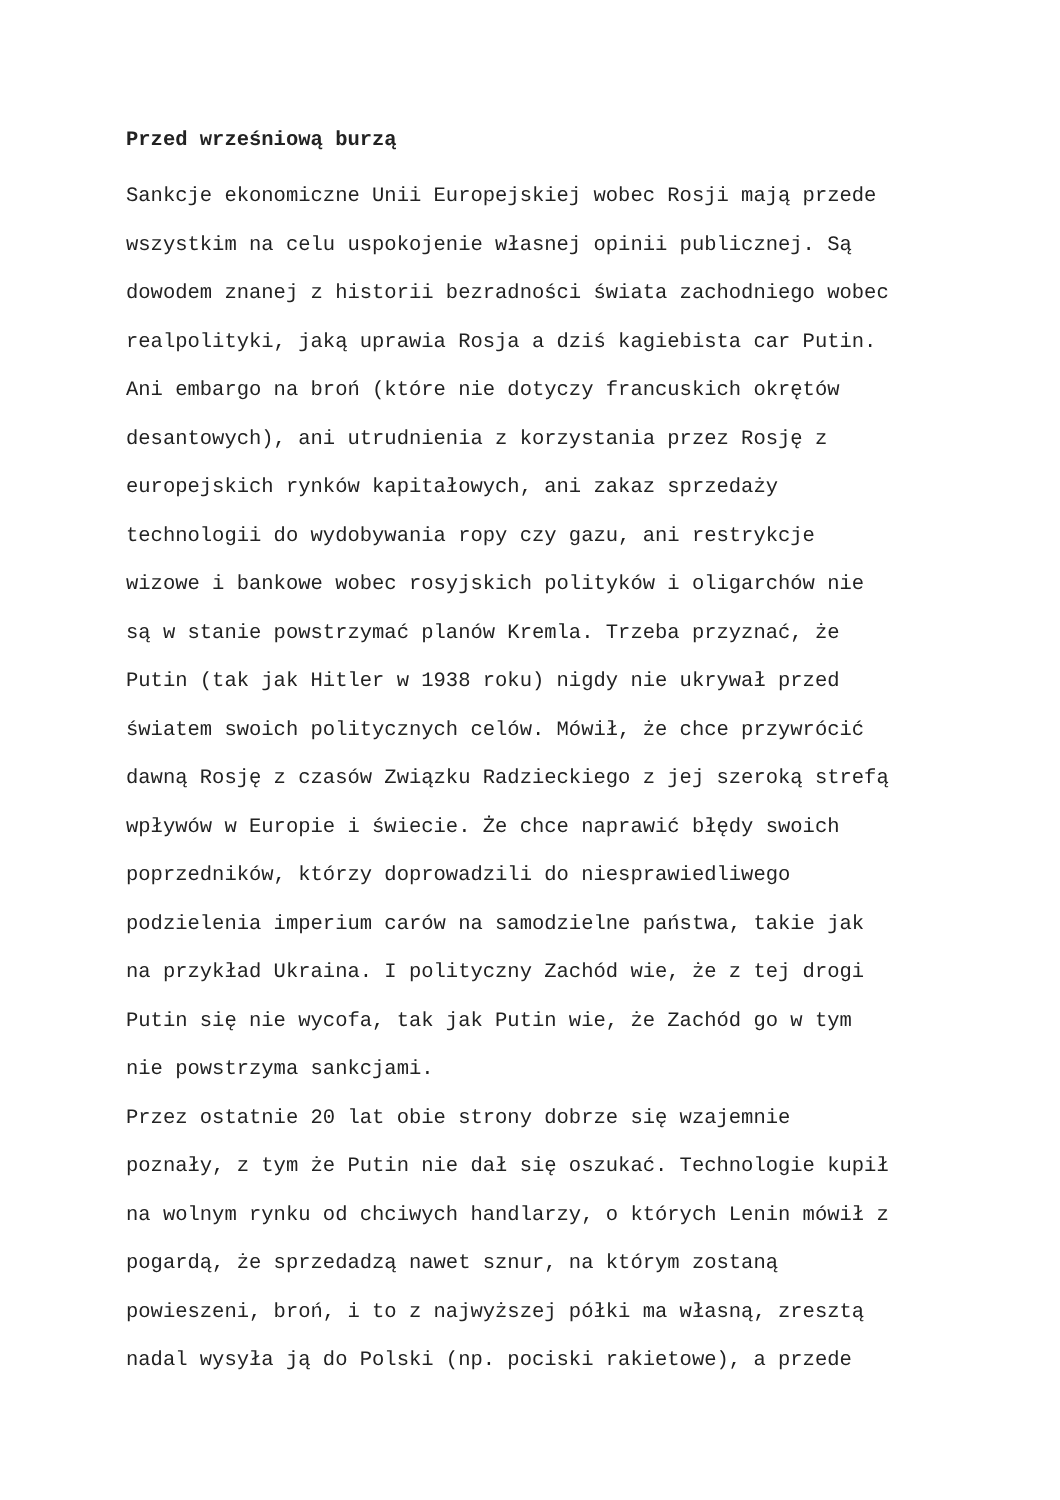Przed wrześniową burzą
Sankcje ekonomiczne Unii Europejskiej wobec Rosji mają przede
wszystkim na celu uspokojenie własnej opinii publicznej. Są
dowodem znanej z historii bezradności świata zachodniego wobec
realpolityki, jaką uprawia Rosja a dziś kagiebista car Putin.
Ani embargo na broń (które nie dotyczy francuskich okrętów
desantowych), ani utrudnienia z korzystania przez Rosję z
europejskich rynków kapitałowych, ani zakaz sprzedaży
technologii do wydobywania ropy czy gazu, ani restrykcje
wizowe i bankowe wobec rosyjskich polityków i oligarchów nie
są w stanie powstrzymać planów Kremla. Trzeba przyznać, że
Putin (tak jak Hitler w 1938 roku) nigdy nie ukrywał przed
światem swoich politycznych celów. Mówił, że chce przywrócić
dawną Rosję z czasów Związku Radzieckiego z jej szeroką strefą
wpływów w Europie i świecie. Że chce naprawić błędy swoich
poprzedników, którzy doprowadzili do niesprawiedliwego
podzielenia imperium carów na samodzielne państwa, takie jak
na przykład Ukraina. I polityczny Zachód wie, że z tej drogi
Putin się nie wycofa, tak jak Putin wie, że Zachód go w tym
nie powstrzyma sankcjami.
Przez ostatnie 20 lat obie strony dobrze się wzajemnie
poznały, z tym że Putin nie dał się oszukać. Technologie kupił
na wolnym rynku od chciwych handlarzy, o których Lenin mówił z
pogardą, że sprzedadzą nawet sznur, na którym zostaną
powieszeni, broń, i to z najwyższej półki ma własną, zresztą
nadal wysyła ją do Polski (np. pociski rakietowe), a przede